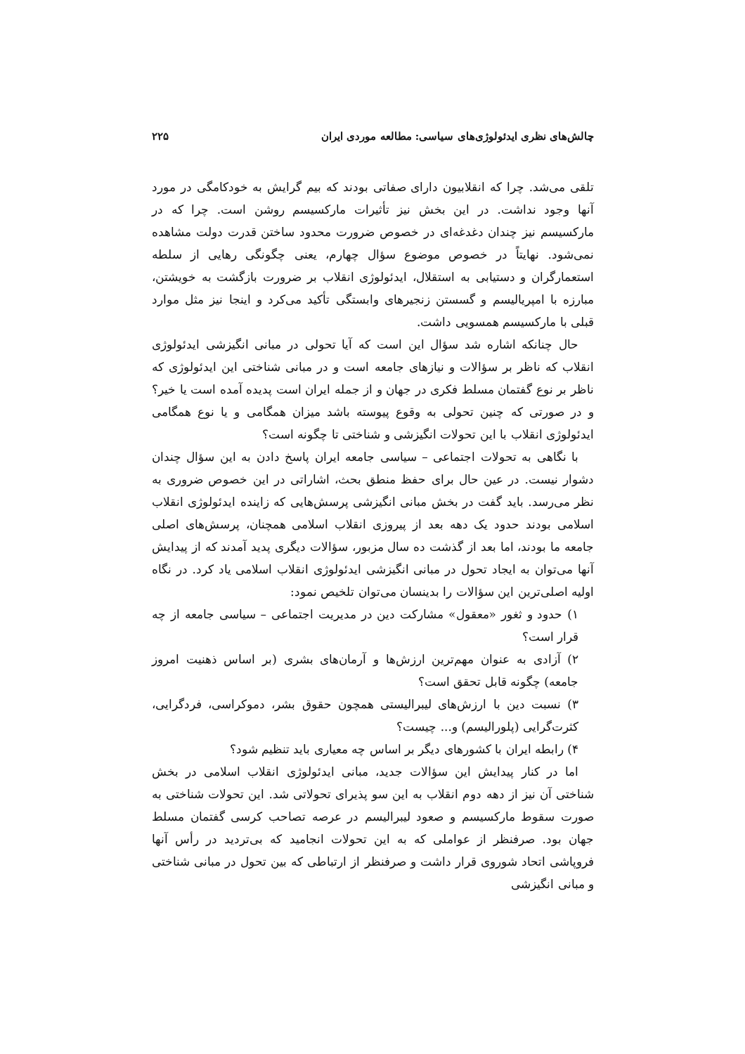چالش‌های نظری ایدئولوژی‌های سیاسی: مطالعه موردی ایران ۲۲۵
تلقی می‌شد. چرا که انقلابیون دارای صفاتی بودند که بیم گرایش به خودکامگی در مورد آنها وجود نداشت. در این بخش نیز تأثیرات مارکسیسم روشن است. چرا که در مارکسیسم نیز چندان دغدغه‌ای در خصوص ضرورت محدود ساختن قدرت دولت مشاهده نمی‌شود. نهایتاً در خصوص موضوع سؤال چهارم، یعنی چگونگی رهایی از سلطه استعمارگران و دستیابی به استقلال، ایدئولوژی انقلاب بر ضرورت بازگشت به خویشتن، مبارزه با امپریالیسم و گسستن زنجیرهای وابستگی تأکید می‌کرد و اینجا نیز مثل موارد قبلی با مارکسیسم همسویی داشت.
حال چنانکه اشاره شد سؤال این است که آیا تحولی در مبانی انگیزشی ایدئولوژی انقلاب که ناظر بر سؤالات و نیازهای جامعه است و در مبانی شناختی این ایدئولوژی که ناظر بر نوع گفتمان مسلط فکری در جهان و از جمله ایران است پدیده آمده است یا خیر؟ و در صورتی که چنین تحولی به وقوع پیوسته باشد میزان همگامی و یا نوع همگامی ایدئولوژی انقلاب با این تحولات انگیزشی و شناختی تا چگونه است؟
با نگاهی به تحولات اجتماعی – سیاسی جامعه ایران پاسخ دادن به این سؤال چندان دشوار نیست. در عین حال برای حفظ منطق بحث، اشاراتی در این خصوص ضروری به نظر می‌رسد. باید گفت در بخش مبانی انگیزشی پرسش‌هایی که زاینده ایدئولوژی انقلاب اسلامی بودند حدود یک دهه بعد از پیروزی انقلاب اسلامی همچنان، پرسش‌های اصلی جامعه ما بودند، اما بعد از گذشت ده سال مزبور، سؤالات دیگری پدید آمدند که از پیدایش آنها می‌توان به ایجاد تحول در مبانی انگیزشی ایدئولوژی انقلاب اسلامی یاد کرد. در نگاه اولیه اصلی‌ترین این سؤالات را بدینسان می‌توان تلخیص نمود:
۱) حدود و ثغور «معقول» مشارکت دین در مدیریت اجتماعی – سیاسی جامعه از چه قرار است؟
۲) آزادی به عنوان مهم‌ترین ارزش‌ها و آرمان‌های بشری (بر اساس ذهنیت امروز جامعه) چگونه قابل تحقق است؟
۳) نسبت دین با ارزش‌های لیبرالیستی همچون حقوق بشر، دموکراسی، فردگرایی، کثرت‌گرایی (پلورالیسم) و... چیست؟
۴) رابطه ایران با کشورهای دیگر بر اساس چه معیاری باید تنظیم شود؟
اما در کنار پیدایش این سؤالات جدید، مبانی ایدئولوژی انقلاب اسلامی در بخش شناختی آن نیز از دهه دوم انقلاب به این سو پذیرای تحولاتی شد. این تحولات شناختی به صورت سقوط مارکسیسم و صعود لیبرالیسم در عرصه تصاحب کرسی گفتمان مسلط جهان بود. صرفنظر از عواملی که به این تحولات انجامید که بی‌تردید در رأس آنها فروپاشی اتحاد شوروی قرار داشت و صرفنظر از ارتباطی که بین تحول در مبانی شناختی و مبانی انگیزشی